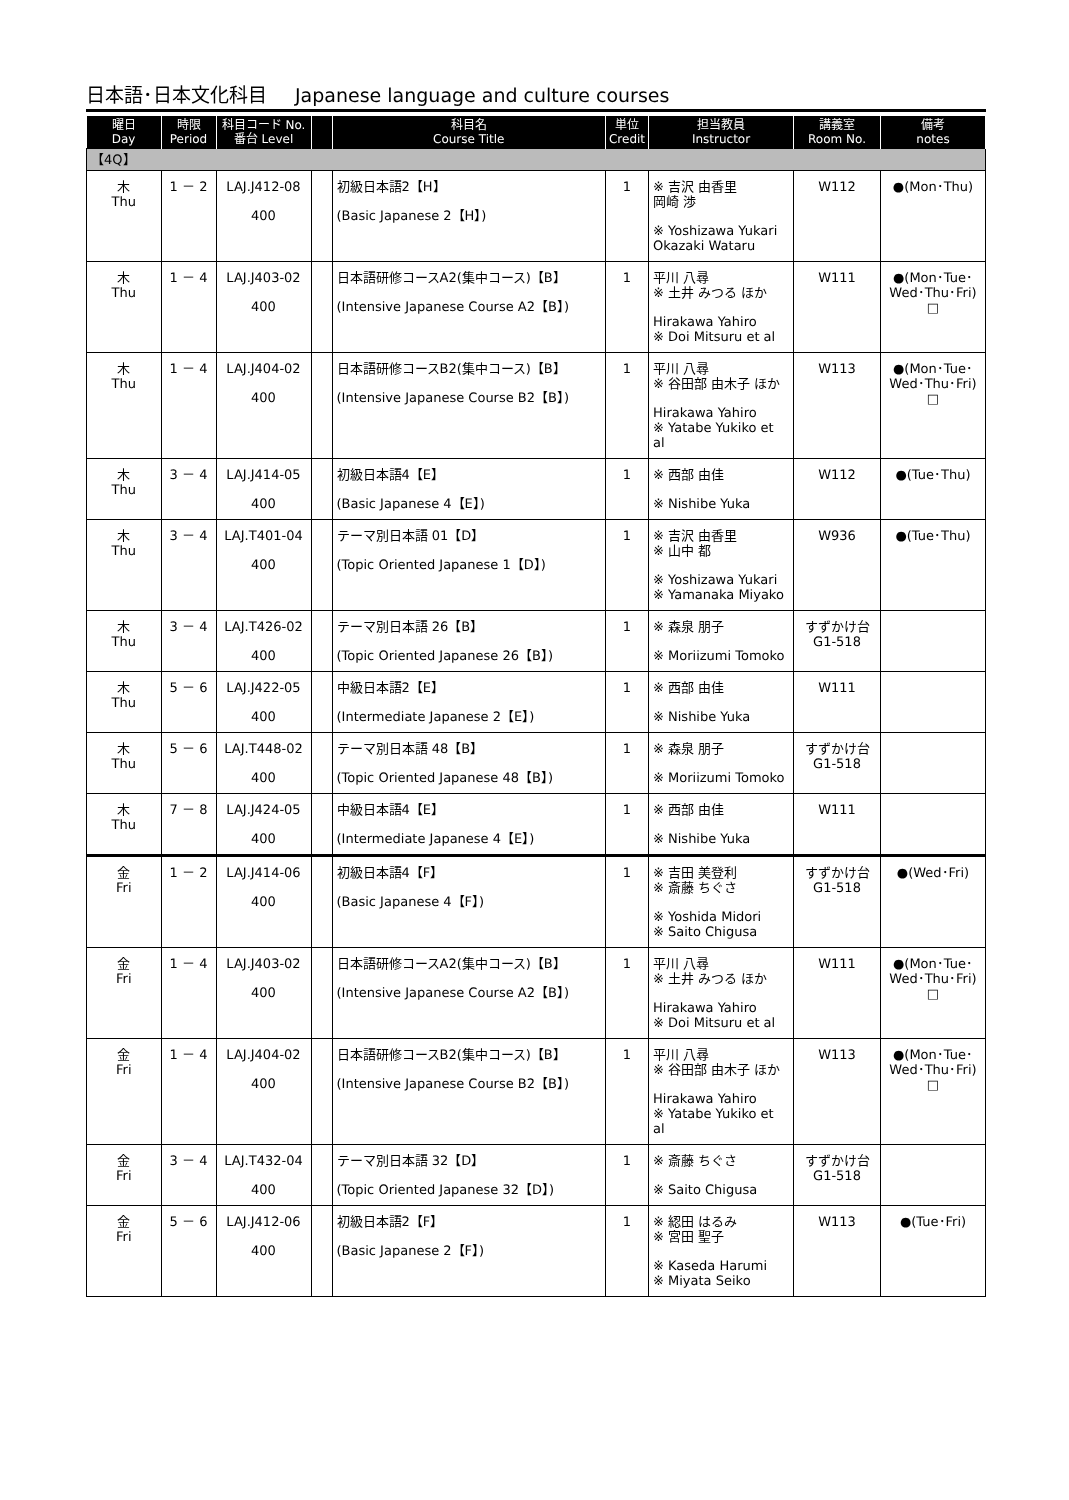日本語･日本文化科目 Japanese language and culture courses
| 曜日 Day | 時限 Period | 科目コード No. 番台 Level | | 科目名 Course Title | 単位 Credit | 担当教員 Instructor | 講義室 Room No. | 備考 notes |
| --- | --- | --- | --- | --- | --- | --- | --- | --- |
| 【4Q】 | | | | | | | | |
| 木 Thu | 1 － 2 | LAJ.J412-08 400 | | 初級日本語2【H】 (Basic Japanese 2【H】) | 1 | ※ 吉沢 由香里 岡崎 渉 ※ Yoshizawa Yukari Okazaki Wataru | W112 | ●(Mon･Thu) |
| 木 Thu | 1 － 4 | LAJ.J403-02 400 | | 日本語研修コースA2(集中コース)【B】 (Intensive Japanese Course A2【B】) | 1 | 平川 八尋 ※ 土井 みつる ほか Hirakawa Yahiro ※ Doi Mitsuru et al | W111 | ●(Mon･Tue･Wed･Thu･Fri) □ |
| 木 Thu | 1 － 4 | LAJ.J404-02 400 | | 日本語研修コースB2(集中コース)【B】 (Intensive Japanese Course B2【B】) | 1 | 平川 八尋 ※ 谷田部 由木子 ほか Hirakawa Yahiro ※ Yatabe Yukiko et al | W113 | ●(Mon･Tue･Wed･Thu･Fri) □ |
| 木 Thu | 3 － 4 | LAJ.J414-05 400 | | 初級日本語4【E】 (Basic Japanese 4【E】) | 1 | ※ 西部 由佳 ※ Nishibe Yuka | W112 | ●(Tue･Thu) |
| 木 Thu | 3 － 4 | LAJ.T401-04 400 | | テーマ別日本語 01【D】 (Topic Oriented Japanese 1【D】) | 1 | ※ 吉沢 由香里 ※ 山中 都 ※ Yoshizawa Yukari ※ Yamanaka Miyako | W936 | ●(Tue･Thu) |
| 木 Thu | 3 － 4 | LAJ.T426-02 400 | | テーマ別日本語 26【B】 (Topic Oriented Japanese 26【B】) | 1 | ※ 森泉 朋子 ※ Moriizumi Tomoko | すずかけ台 G1-518 | |
| 木 Thu | 5 － 6 | LAJ.J422-05 400 | | 中級日本語2【E】 (Intermediate Japanese 2【E】) | 1 | ※ 西部 由佳 ※ Nishibe Yuka | W111 | |
| 木 Thu | 5 － 6 | LAJ.T448-02 400 | | テーマ別日本語 48【B】 (Topic Oriented Japanese 48【B】) | 1 | ※ 森泉 朋子 ※ Moriizumi Tomoko | すずかけ台 G1-518 | |
| 木 Thu | 7 － 8 | LAJ.J424-05 400 | | 中級日本語4【E】 (Intermediate Japanese 4【E】) | 1 | ※ 西部 由佳 ※ Nishibe Yuka | W111 | |
| 金 Fri | 1 － 2 | LAJ.J414-06 400 | | 初級日本語4【F】 (Basic Japanese 4【F】) | 1 | ※ 吉田 美登利 ※ 斎藤 ちぐさ ※ Yoshida Midori ※ Saito Chigusa | すずかけ台 G1-518 | ●(Wed･Fri) |
| 金 Fri | 1 － 4 | LAJ.J403-02 400 | | 日本語研修コースA2(集中コース)【B】 (Intensive Japanese Course A2【B】) | 1 | 平川 八尋 ※ 土井 みつる ほか Hirakawa Yahiro ※ Doi Mitsuru et al | W111 | ●(Mon･Tue･Wed･Thu･Fri) □ |
| 金 Fri | 1 － 4 | LAJ.J404-02 400 | | 日本語研修コースB2(集中コース)【B】 (Intensive Japanese Course B2【B】) | 1 | 平川 八尋 ※ 谷田部 由木子 ほか Hirakawa Yahiro ※ Yatabe Yukiko et al | W113 | ●(Mon･Tue･Wed･Thu･Fri) □ |
| 金 Fri | 3 － 4 | LAJ.T432-04 400 | | テーマ別日本語 32【D】 (Topic Oriented Japanese 32【D】) | 1 | ※ 斎藤 ちぐさ ※ Saito Chigusa | すずかけ台 G1-518 | |
| 金 Fri | 5 － 6 | LAJ.J412-06 400 | | 初級日本語2【F】 (Basic Japanese 2【F】) | 1 | ※ 綛田 はるみ ※ 宮田 聖子 ※ Kaseda Harumi ※ Miyata Seiko | W113 | ●(Tue･Fri) |